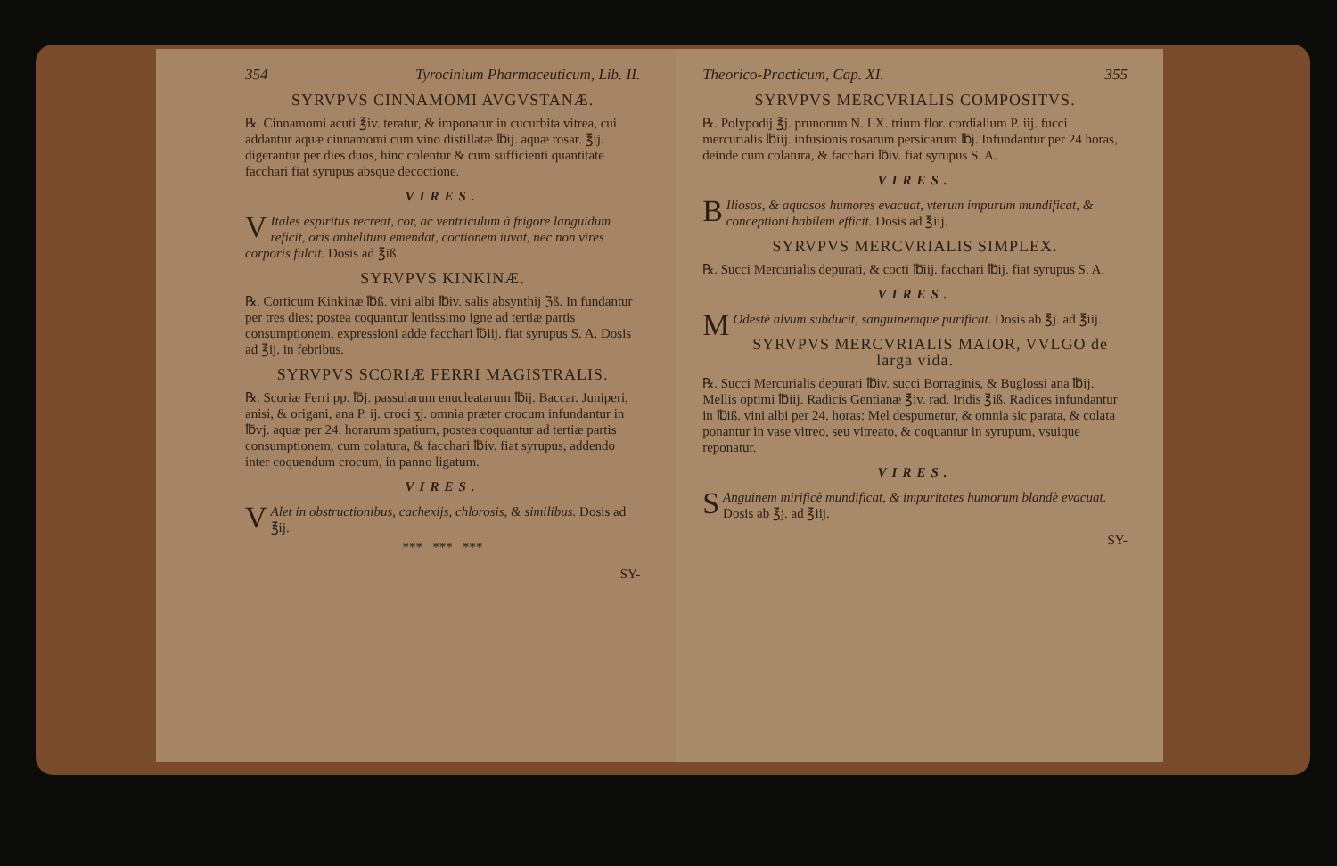354 Tyrocinium Pharmaceuticum, Lib. II.
SYRVPVS CINNAMOMI AVGVSTANÆ.
℞. Cinnamomi acuti ℥iv. teratur, & imponatur in cucurbita vitrea, cui addantur aquæ cinnamomi cum vino distillatæ ℔ij. aquæ rosar. ℥ij. digerantur per dies duos, hinc colentur & cum sufficienti quantitate facchari fiat syrupus absque decoctione.
VIRES.
VItales espiritus recreat, cor, ac ventriculum à frigore languidum reficit, oris anhelitum emendat, coctionem iuvat, nec non vires corporis fulcit. Dosis ad ℥iß.
SYRVPVS KINKINÆ.
℞. Corticum Kinkinæ ℔ß. vini albi ℔iv. salis absynthij ℨß. In fundantur per tres dies; postea coquantur lentissimo igne ad tertiæ partis consumptionem, expressioni adde facchari ℔iij. fiat syrupus S. A. Dosis ad ℥ij. in febribus.
SYRVPVS SCORIÆ FERRI MAGISTRALIS.
℞. Scoriæ Ferri pp. ℔j. passularum enucleatarum ℔ij. Baccar. Juniperi, anisi, & origani, ana P. ij. croci ʒj. omnia præter crocum infundantur in ℔vj. aquæ per 24. horarum spatium, postea coquantur ad tertiæ partis consumptionem, cum colatura, & facchari ℔iv. fiat syrupus, addendo inter coquendum crocum, in panno ligatum.
VIRES.
VAlet in obstructionibus, cachexijs, chlorosis, & similibus. Dosis ad ℥ij.
*** *** ***
SY-
Theorico-Practicum, Cap. XI. 355
SYRVPVS MERCVRIALIS COMPOSITVS.
℞. Polypodij ℥j. prunorum N. LX. trium flor. cordialium P. iij. fucci mercurialis ℔iij. infusionis rosarum persicarum ℔j. Infundantur per 24 horas, deinde cum colatura, & facchari ℔iv. fiat syrupus S. A.
VIRES.
BIliosos, & aquosos humores evacuat, vterum impurum mundificat, & conceptioni habilem efficit. Dosis ad ℥iij.
SYRVPVS MERCVRIALIS SIMPLEX.
℞. Succi Mercurialis depurati, & cocti ℔iij. facchari ℔ij. fiat syrupus S. A.
VIRES.
MOdestè alvum subducit, sanguinemque purificat. Dosis ab ℥j. ad ℥iij.
SYRVPVS MERCVRIALIS MAIOR, VVLGO de larga vida.
℞. Succi Mercurialis depurati ℔iv. succi Borraginis, & Buglossi ana ℔ij. Mellis optimi ℔iij. Radicis Gentianæ ℥iv. rad. Iridis ℥iß. Radices infundantur in ℔iß. vini albi per 24. horas: Mel despumetur, & omnia sic parata, & colata ponantur in vase vitreo, seu vitreato, & coquantur in syrupum, vsuique reponatur.
VIRES.
SAnguinem mirificè mundificat, & impuritates humorum blandè evacuat. Dosis ab ℥j. ad ℥iij.
SY-